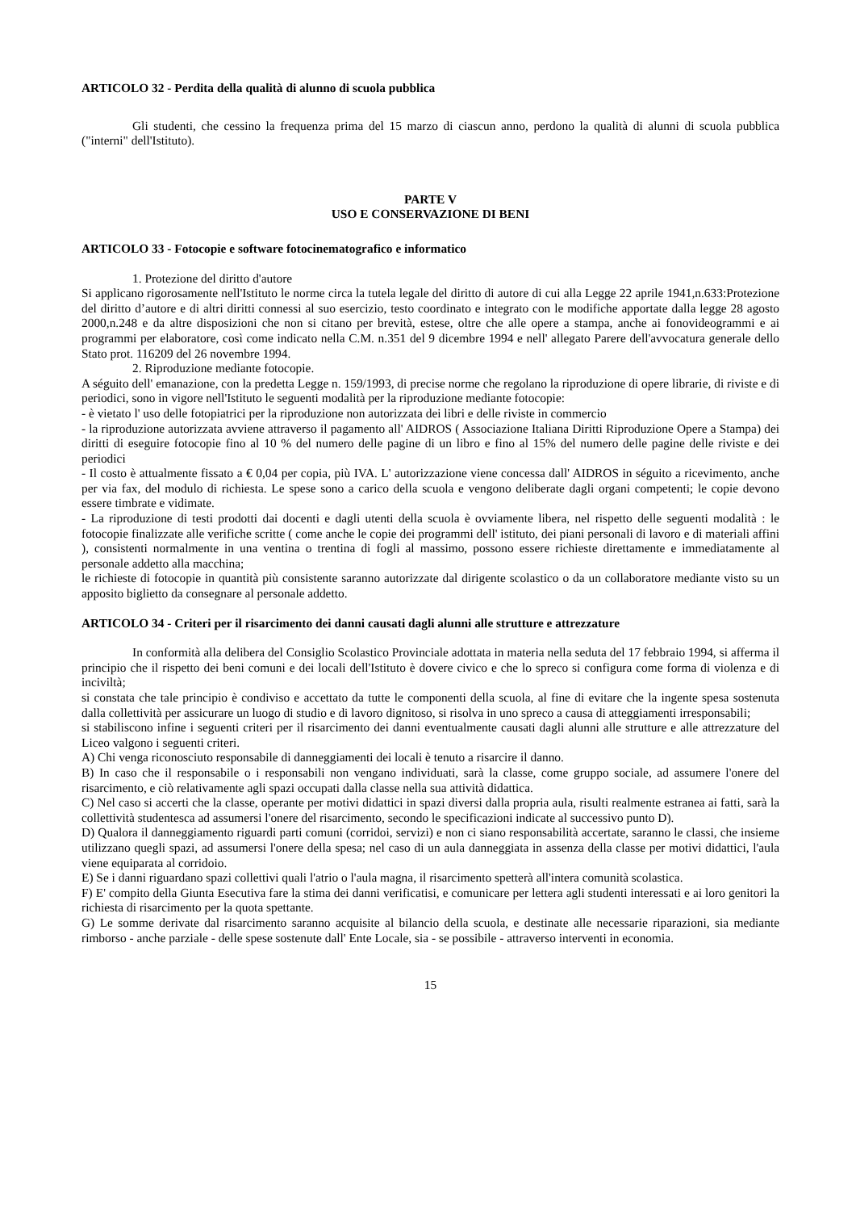ARTICOLO 32 - Perdita della qualità di alunno di scuola pubblica
Gli studenti, che cessino la frequenza prima del 15 marzo di ciascun anno, perdono la qualità di alunni di scuola pubblica ("interni" dell'Istituto).
PARTE V
USO E CONSERVAZIONE DI BENI
ARTICOLO 33 - Fotocopie e software fotocinematografico e informatico
1. Protezione del diritto d'autore
Si applicano rigorosamente nell'Istituto le norme circa la tutela legale del diritto di autore di cui alla Legge 22 aprile 1941,n.633:Protezione del diritto d’autore e di altri diritti connessi al suo esercizio, testo coordinato e integrato con le modifiche apportate dalla legge 28 agosto 2000,n.248 e da altre disposizioni che non si citano per brevità, estese, oltre che alle opere a stampa, anche ai fonovideogrammi e ai programmi per elaboratore, così come indicato nella C.M. n.351 del 9 dicembre 1994 e nell' allegato Parere dell'avvocatura generale dello Stato prot. 116209 del 26 novembre 1994.
2. Riproduzione mediante fotocopie.
A séguito dell' emanazione, con la predetta Legge n. 159/1993, di precise norme che regolano la riproduzione di opere librarie, di riviste e di periodici, sono in vigore nell'Istituto le seguenti modalità per la riproduzione mediante fotocopie:
- è vietato l' uso delle fotopiatrici per la riproduzione non autorizzata dei libri e delle riviste in commercio
- la riproduzione autorizzata avviene attraverso il pagamento all' AIDROS ( Associazione Italiana Diritti Riproduzione Opere a Stampa) dei diritti di eseguire fotocopie fino al 10 % del numero delle pagine di un libro e fino al 15% del numero delle pagine delle riviste e dei periodici
- Il costo è attualmente fissato a € 0,04 per copia, più IVA. L' autorizzazione viene concessa dall' AIDROS in séguito a ricevimento, anche per via fax, del modulo di richiesta. Le spese sono a carico della scuola e vengono deliberate dagli organi competenti; le copie devono essere timbrate e vidimate.
- La riproduzione di testi prodotti dai docenti e dagli utenti della scuola è ovviamente libera, nel rispetto delle seguenti modalità : le fotocopie finalizzate alle verifiche scritte ( come anche le copie dei programmi dell' istituto, dei piani personali di lavoro e di materiali affini ), consistenti normalmente in una ventina o trentina di fogli al massimo, possono essere richieste direttamente e immediatamente al personale addetto alla macchina;
le richieste di fotocopie in quantità più consistente saranno autorizzate dal dirigente scolastico o da un collaboratore mediante visto su un apposito biglietto da consegnare al personale addetto.
ARTICOLO 34 - Criteri per il risarcimento dei danni causati dagli alunni alle strutture e attrezzature
In conformità alla delibera del Consiglio Scolastico Provinciale adottata in materia nella seduta del 17 febbraio 1994, si afferma il principio che il rispetto dei beni comuni e dei locali dell'Istituto è dovere civico e che lo spreco si configura come forma di violenza e di inciviltà;
si constata che tale principio è condiviso e accettato da tutte le componenti della scuola, al fine di evitare che la ingente spesa sostenuta dalla collettività per assicurare un luogo di studio e di lavoro dignitoso, si risolva in uno spreco a causa di atteggiamenti irresponsabili;
si stabiliscono infine i seguenti criteri per il risarcimento dei danni eventualmente causati dagli alunni alle strutture e alle attrezzature del Liceo valgono i seguenti criteri.
A) Chi venga riconosciuto responsabile di danneggiamenti dei locali è tenuto a risarcire il danno.
B) In caso che il responsabile o i responsabili non vengano individuati, sarà la classe, come gruppo sociale, ad assumere l'onere del risarcimento, e ciò relativamente agli spazi occupati dalla classe nella sua attività didattica.
C) Nel caso si accerti che la classe, operante per motivi didattici in spazi diversi dalla propria aula, risulti realmente estranea ai fatti, sarà la collettività studentesca ad assumersi l'onere del risarcimento, secondo le specificazioni indicate al successivo punto D).
D) Qualora il danneggiamento riguardi parti comuni (corridoi, servizi) e non ci siano responsabilità accertate, saranno le classi, che insieme utilizzano quegli spazi, ad assumersi l'onere della spesa; nel caso di un aula danneggiata in assenza della classe per motivi didattici, l'aula viene equiparata al corridoio.
E) Se i danni riguardano spazi collettivi quali l'atrio o l'aula magna, il risarcimento spetterà all'intera comunità scolastica.
F) E' compito della Giunta Esecutiva fare la stima dei danni verificatisi, e comunicare per lettera agli studenti interessati e ai loro genitori la richiesta di risarcimento per la quota spettante.
G) Le somme derivate dal risarcimento saranno acquisite al bilancio della scuola, e destinate alle necessarie riparazioni, sia mediante rimborso - anche parziale - delle spese sostenute dall' Ente Locale, sia - se possibile - attraverso interventi in economia.
15